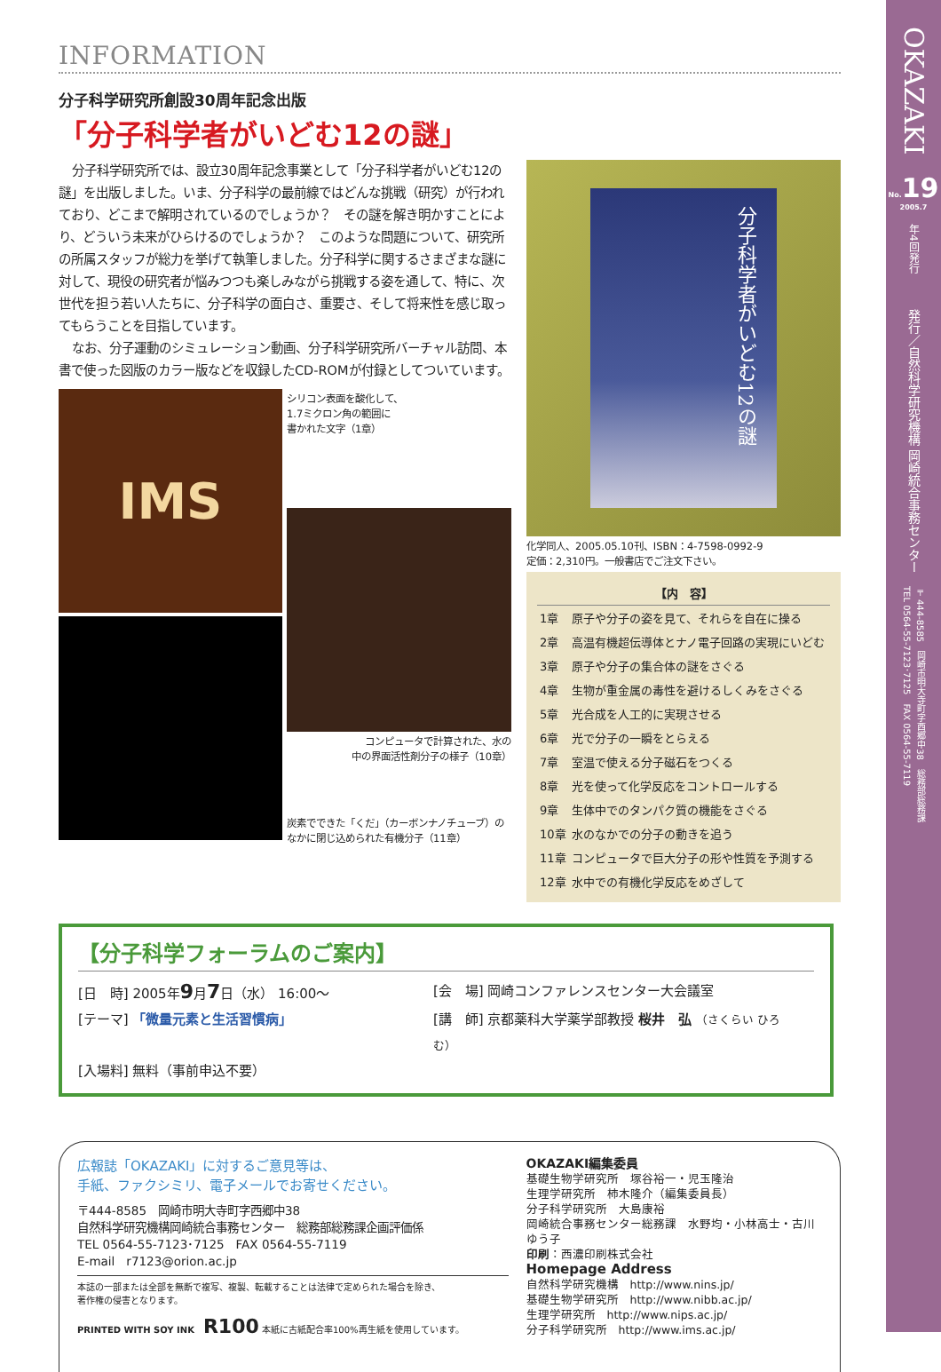INFORMATION
分子科学研究所創設30周年記念出版
「分子科学者がいどむ12の謎」
分子科学研究所では、設立30周年記念事業として「分子科学者がいどむ12の謎」を出版しました。いま、分子科学の最前線ではどんな挑戦（研究）が行われており、どこまで解明されているのでしょうか？　その謎を解き明かすことにより、どういう未来がひらけるのでしょうか？　このような問題について、研究所の所属スタッフが総力を挙げて執筆しました。分子科学に関するさまざまな謎に対して、現役の研究者が悩みつつも楽しみながら挑戦する姿を通して、特に、次世代を担う若い人たちに、分子科学の面白さ、重要さ、そして将来性を感じ取ってもらうことを目指しています。
なお、分子運動のシミュレーション動画、分子科学研究所バーチャル訪問、本書で使った図版のカラー版などを収録したCD-ROMが付録としてついています。
IMS
シリコン表面を酸化して、
1.7ミクロン角の範囲に
書かれた文字（1章）
コンピュータで計算された、水の
中の界面活性剤分子の様子（10章）
炭素でできた「くだ」（カーボンナノチューブ）の
なかに閉じ込められた有機分子（11章）
分子科学者がいどむ12の謎
化学同人、2005.05.10刊、ISBN：4-7598-0992-9
定価：2,310円。一般書店でご注文下さい。
| 【内 容】 | |
| --- | --- |
| 1章 | 原子や分子の姿を見て、それらを自在に操る |
| 2章 | 高温有機超伝導体とナノ電子回路の実現にいどむ |
| 3章 | 原子や分子の集合体の謎をさぐる |
| 4章 | 生物が重金属の毒性を避けるしくみをさぐる |
| 5章 | 光合成を人工的に実現させる |
| 6章 | 光で分子の一瞬をとらえる |
| 7章 | 室温で使える分子磁石をつくる |
| 8章 | 光を使って化学反応をコントロールする |
| 9章 | 生体中でのタンパク質の機能をさぐる |
| 10章 | 水のなかでの分子の動きを追う |
| 11章 | コンピュータで巨大分子の形や性質を予測する |
| 12章 | 水中での有機化学反応をめざして |
【分子科学フォーラムのご案内】
[日　時] 2005年9月7日（水） 16:00〜 [会　場] 岡崎コンファレンスセンター大会議室
[テーマ] 「微量元素と生活習慣病」 [講　師] 京都薬科大学薬学部教授 桜井　弘 （さくらい ひろむ）
[入場料] 無料（事前申込不要）
広報誌「OKAZAKI」に対するご意見等は、
手紙、ファクシミリ、電子メールでお寄せください。
〒444-8585　岡崎市明大寺町字西郷中38
自然科学研究機構岡崎統合事務センター　総務部総務課企画評価係
TEL 0564-55-7123･7125　FAX 0564-55-7119
E-mail　r7123@orion.ac.jp
本誌の一部または全部を無断で複写、複製、転載することは法律で定められた場合を除き、
著作権の侵害となります。
PRINTED WITH SOY INK　R100 本紙に古紙配合率100%再生紙を使用しています。
OKAZAKI編集委員
基礎生物学研究所　塚谷裕一・児玉隆治
生理学研究所　柿木隆介（編集委員長）
分子科学研究所　大島康裕
岡崎統合事務センター総務課　水野均・小林高士・古川ゆう子
印刷：西濃印刷株式会社
Homepage Address
自然科学研究機構　http://www.nins.jp/
基礎生物学研究所　http://www.nibb.ac.jp/
生理学研究所　http://www.nips.ac.jp/
分子科学研究所　http://www.ims.ac.jp/
OKAZAKI
No. 19
2005.7
年4回発行
発行／自然科学研究機構 岡崎統合事務センター
〒444-8585　岡崎市明大寺町字西郷中38　総務部総務課
TEL 0564-55-7123･7125　FAX 0564-55-7119